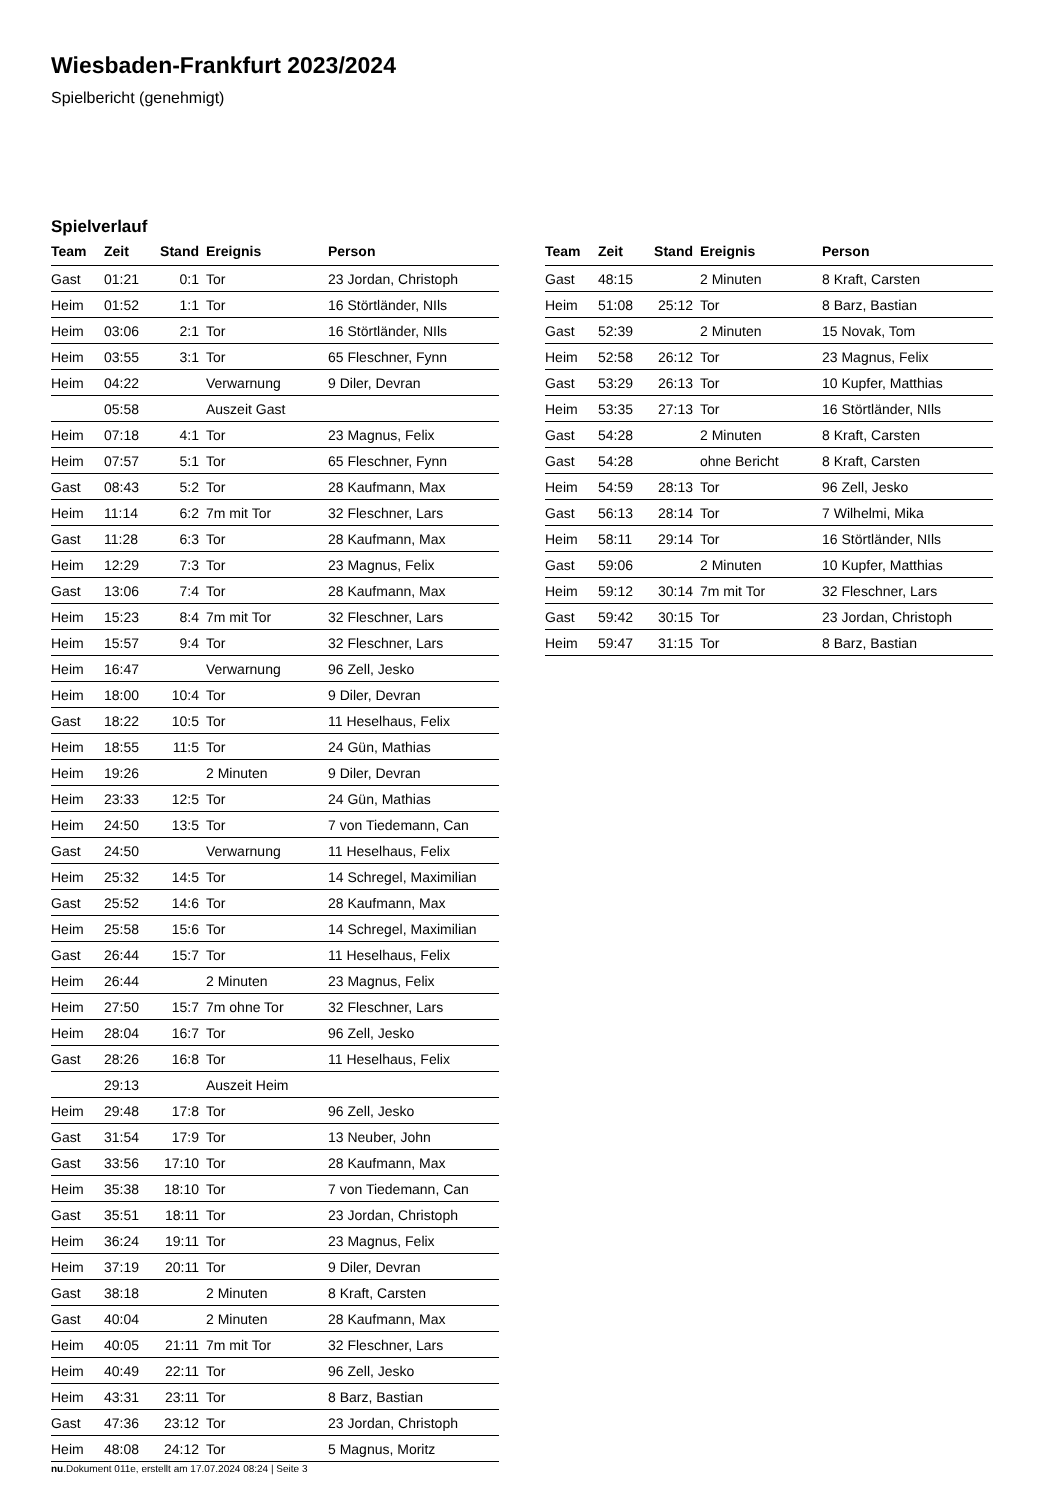Wiesbaden-Frankfurt 2023/2024
Spielbericht (genehmigt)
Spielverlauf
| Team | Zeit | Stand | Ereignis | Person |
| --- | --- | --- | --- | --- |
| Gast | 01:21 | 0:1 | Tor | 23 Jordan, Christoph |
| Heim | 01:52 | 1:1 | Tor | 16 Störtländer, NIls |
| Heim | 03:06 | 2:1 | Tor | 16 Störtländer, NIls |
| Heim | 03:55 | 3:1 | Tor | 65 Fleschner, Fynn |
| Heim | 04:22 | | Verwarnung | 9 Diler, Devran |
| | 05:58 | | Auszeit Gast | |
| Heim | 07:18 | 4:1 | Tor | 23 Magnus, Felix |
| Heim | 07:57 | 5:1 | Tor | 65 Fleschner, Fynn |
| Gast | 08:43 | 5:2 | Tor | 28 Kaufmann, Max |
| Heim | 11:14 | 6:2 | 7m mit Tor | 32 Fleschner, Lars |
| Gast | 11:28 | 6:3 | Tor | 28 Kaufmann, Max |
| Heim | 12:29 | 7:3 | Tor | 23 Magnus, Felix |
| Gast | 13:06 | 7:4 | Tor | 28 Kaufmann, Max |
| Heim | 15:23 | 8:4 | 7m mit Tor | 32 Fleschner, Lars |
| Heim | 15:57 | 9:4 | Tor | 32 Fleschner, Lars |
| Heim | 16:47 | | Verwarnung | 96 Zell, Jesko |
| Heim | 18:00 | 10:4 | Tor | 9 Diler, Devran |
| Gast | 18:22 | 10:5 | Tor | 11 Heselhaus, Felix |
| Heim | 18:55 | 11:5 | Tor | 24 Gün, Mathias |
| Heim | 19:26 | | 2 Minuten | 9 Diler, Devran |
| Heim | 23:33 | 12:5 | Tor | 24 Gün, Mathias |
| Heim | 24:50 | 13:5 | Tor | 7 von Tiedemann, Can |
| Gast | 24:50 | | Verwarnung | 11 Heselhaus, Felix |
| Heim | 25:32 | 14:5 | Tor | 14 Schregel, Maximilian |
| Gast | 25:52 | 14:6 | Tor | 28 Kaufmann, Max |
| Heim | 25:58 | 15:6 | Tor | 14 Schregel, Maximilian |
| Gast | 26:44 | 15:7 | Tor | 11 Heselhaus, Felix |
| Heim | 26:44 | | 2 Minuten | 23 Magnus, Felix |
| Heim | 27:50 | 15:7 | 7m ohne Tor | 32 Fleschner, Lars |
| Heim | 28:04 | 16:7 | Tor | 96 Zell, Jesko |
| Gast | 28:26 | 16:8 | Tor | 11 Heselhaus, Felix |
| | 29:13 | | Auszeit Heim | |
| Heim | 29:48 | 17:8 | Tor | 96 Zell, Jesko |
| Gast | 31:54 | 17:9 | Tor | 13 Neuber, John |
| Gast | 33:56 | 17:10 | Tor | 28 Kaufmann, Max |
| Heim | 35:38 | 18:10 | Tor | 7 von Tiedemann, Can |
| Gast | 35:51 | 18:11 | Tor | 23 Jordan, Christoph |
| Heim | 36:24 | 19:11 | Tor | 23 Magnus, Felix |
| Heim | 37:19 | 20:11 | Tor | 9 Diler, Devran |
| Gast | 38:18 | | 2 Minuten | 8 Kraft, Carsten |
| Gast | 40:04 | | 2 Minuten | 28 Kaufmann, Max |
| Heim | 40:05 | 21:11 | 7m mit Tor | 32 Fleschner, Lars |
| Heim | 40:49 | 22:11 | Tor | 96 Zell, Jesko |
| Heim | 43:31 | 23:11 | Tor | 8 Barz, Bastian |
| Gast | 47:36 | 23:12 | Tor | 23 Jordan, Christoph |
| Heim | 48:08 | 24:12 | Tor | 5 Magnus, Moritz |
| Team | Zeit | Stand | Ereignis | Person |
| --- | --- | --- | --- | --- |
| Gast | 48:15 | | 2 Minuten | 8 Kraft, Carsten |
| Heim | 51:08 | 25:12 | Tor | 8 Barz, Bastian |
| Gast | 52:39 | | 2 Minuten | 15 Novak, Tom |
| Heim | 52:58 | 26:12 | Tor | 23 Magnus, Felix |
| Gast | 53:29 | 26:13 | Tor | 10 Kupfer, Matthias |
| Heim | 53:35 | 27:13 | Tor | 16 Störtländer, NIls |
| Gast | 54:28 | | 2 Minuten | 8 Kraft, Carsten |
| Gast | 54:28 | | ohne Bericht | 8 Kraft, Carsten |
| Heim | 54:59 | 28:13 | Tor | 96 Zell, Jesko |
| Gast | 56:13 | 28:14 | Tor | 7 Wilhelmi, Mika |
| Heim | 58:11 | 29:14 | Tor | 16 Störtländer, NIls |
| Gast | 59:06 | | 2 Minuten | 10 Kupfer, Matthias |
| Heim | 59:12 | 30:14 | 7m mit Tor | 32 Fleschner, Lars |
| Gast | 59:42 | 30:15 | Tor | 23 Jordan, Christoph |
| Heim | 59:47 | 31:15 | Tor | 8 Barz, Bastian |
nu.Dokument 011e, erstellt am 17.07.2024 08:24 | Seite 3